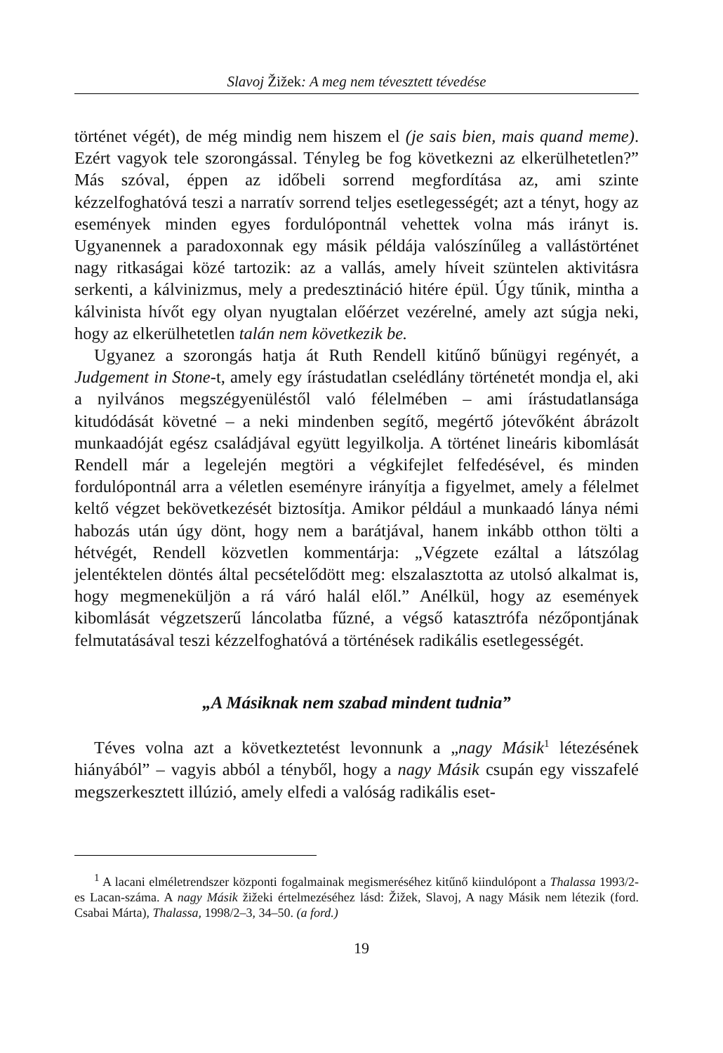Slavoj Žižek: A meg nem tévesztett tévedése
történet végét), de még mindig nem hiszem el (je sais bien, mais quand meme). Ezért vagyok tele szorongással. Tényleg be fog következni az elkerülhetetlen?” Más szóval, éppen az időbeli sorrend megfordítása az, ami szinte kézzelfoghatóvá teszi a narratív sorrend teljes esetlegességét; azt a tényt, hogy az események minden egyes fordulópontnál vehettek volna más irányt is. Ugyanennek a paradoxonnak egy másik példája valószínűleg a vallástörténet nagy ritkaságai közé tartozik: az a vallás, amely híveit szüntelen aktivitásra serkenti, a kálvinizmus, mely a predesztináció hitére épül. Úgy tűnik, mintha a kálvinista hívőt egy olyan nyugtalan előérzet vezérelné, amely azt súgja neki, hogy az elkerülhetetlen talán nem következik be.
Ugyanez a szorongás hatja át Ruth Rendell kitűnő bűnügyi regényét, a Judgement in Stone-t, amely egy írástudatlan cselédlány történetét mondja el, aki a nyilvános megszégyenüléstől való félelmében – ami írástudatlansága kitudódását követné – a neki mindenben segítő, megértő jótevőként ábrázolt munkaadóját egész családjával együtt legyilkolja. A történet lineáris kibomlását Rendell már a legelején megtöri a végkifejlet felfedésével, és minden fordulópontnál arra a véletlen eseményre irányítja a figyelmet, amely a félelmet keltő végzet bekövetkezését biztosítja. Amikor például a munkaadó lánya némi habozás után úgy dönt, hogy nem a barátjával, hanem inkább otthon tölti a hétvégét, Rendell közvetlen kommentárja: „Végzete ezáltal a látszólag jelentéktelen döntés által pecsételődött meg: elszalasztotta az utolsó alkalmat is, hogy megmeneküljön a rá váró halál elől.” Anélkül, hogy az események kibomlását végzetszerű láncolatba fűzné, a végső katasztrófa nézőpontjának felmutatásával teszi kézzelfoghatóvá a történések radikális esetlegességét.
„A Másiknak nem szabad mindent tudnia”
Téves volna azt a következtetést levonnunk a „nagy Másik<sup>1</sup> létezésének hiányából” – vagyis abból a tényből, hogy a nagy Másik csupán egy visszafelé megszerkesztett illúzió, amely elfedi a valóság radikális eset-
<sup>1</sup> A lacani elméletrendszer központi fogalmainak megismeréséhez kitűnő kiindulópont a Thalassa 1993/2-es Lacan-száma. A nagy Másik žižeki értelmezéséhez lásd: Žižek, Slavoj, A nagy Másik nem létezik (ford. Csabai Márta), Thalassa, 1998/2–3, 34–50. (a ford.)
19